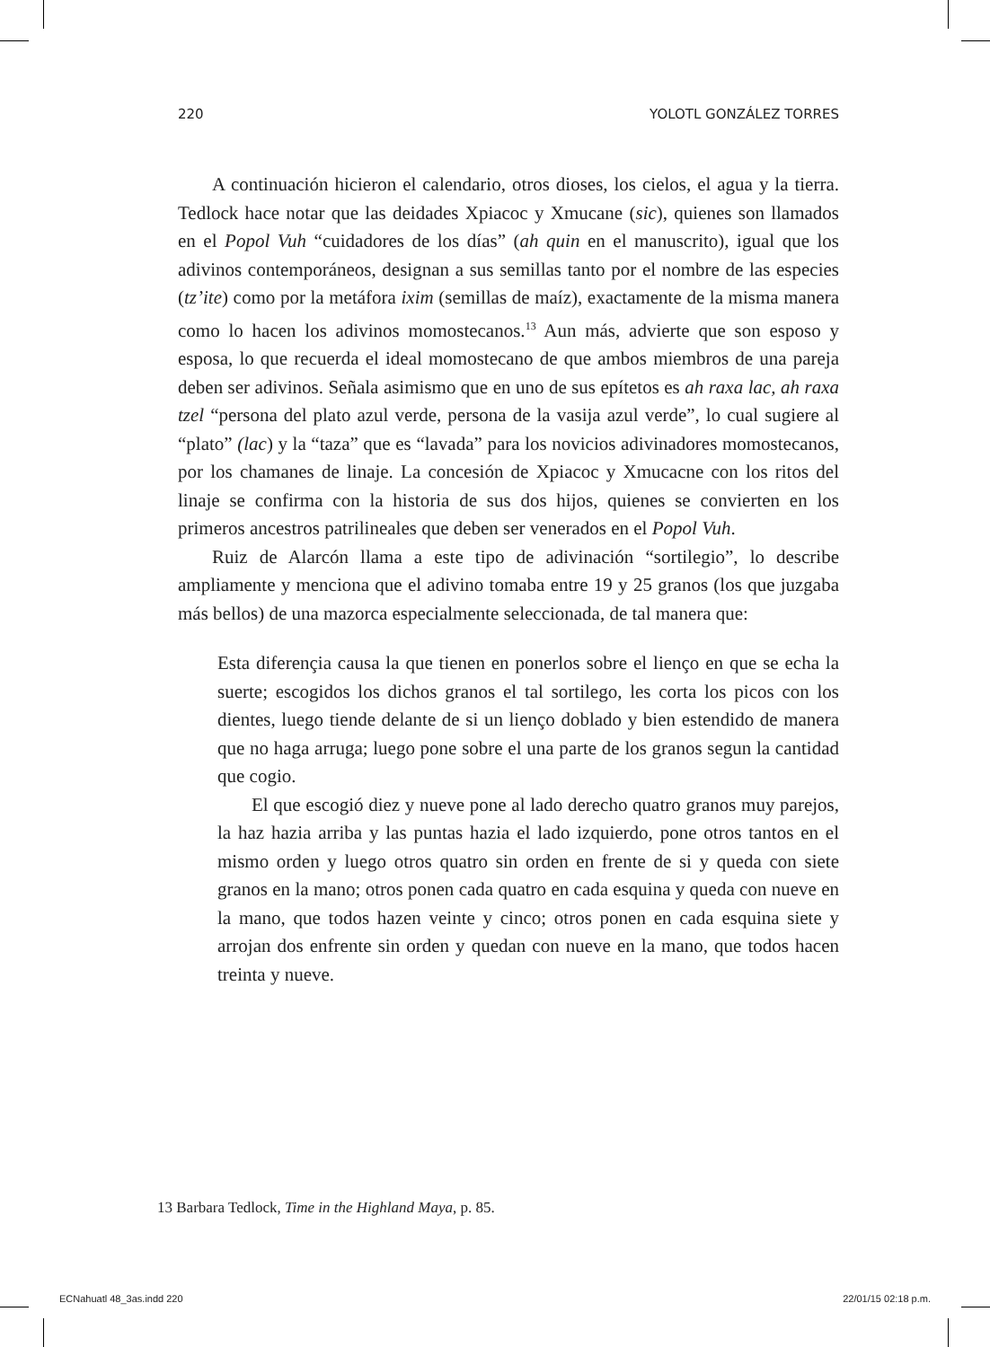220 YOLOTL GONZÁLEZ TORRES
A continuación hicieron el calendario, otros dioses, los cielos, el agua y la tierra. Tedlock hace notar que las deidades Xpiacoc y Xmucane (sic), quienes son llamados en el Popol Vuh “cuidadores de los días” (ah quin en el manuscrito), igual que los adivinos contemporáneos, designan a sus semillas tanto por el nombre de las especies (tz’ite) como por la metáfora ixim (semillas de maíz), exactamente de la misma manera como lo hacen los adivinos momostecanos.<sup>13</sup> Aun más, advierte que son esposo y esposa, lo que recuerda el ideal momostecano de que ambos miembros de una pareja deben ser adivinos. Señala asimismo que en uno de sus epítetos es ah raxa lac, ah raxa tzel “persona del plato azul verde, persona de la vasija azul verde”, lo cual sugiere al “plato” (lac) y la “taza” que es “lavada” para los novicios adivinadores momostecanos, por los chamanes de linaje. La concesión de Xpiacoc y Xmucacne con los ritos del linaje se confirma con la historia de sus dos hijos, quienes se convierten en los primeros ancestros patrilineales que deben ser venerados en el Popol Vuh.
Ruiz de Alarcón llama a este tipo de adivinación “sortilegio”, lo describe ampliamente y menciona que el adivino tomaba entre 19 y 25 granos (los que juzgaba más bellos) de una mazorca especialmente seleccionada, de tal manera que:
Esta diferençia causa la que tienen en ponerlos sobre el lienço en que se echa la suerte; escogidos los dichos granos el tal sortilego, les corta los picos con los dientes, luego tiende delante de si un lienço doblado y bien estendido de manera que no haga arruga; luego pone sobre el una parte de los granos segun la cantidad que cogio.
El que escogió diez y nueve pone al lado derecho quatro granos muy parejos, la haz hazia arriba y las puntas hazia el lado izquierdo, pone otros tantos en el mismo orden y luego otros quatro sin orden en frente de si y queda con siete granos en la mano; otros ponen cada quatro en cada esquina y queda con nueve en la mano, que todos hazen veinte y cinco; otros ponen en cada esquina siete y arrojan dos enfrente sin orden y quedan con nueve en la mano, que todos hacen treinta y nueve.
13 Barbara Tedlock, Time in the Highland Maya, p. 85.
ECNahuatl 48_3as.indd 220 22/01/15 02:18 p.m.